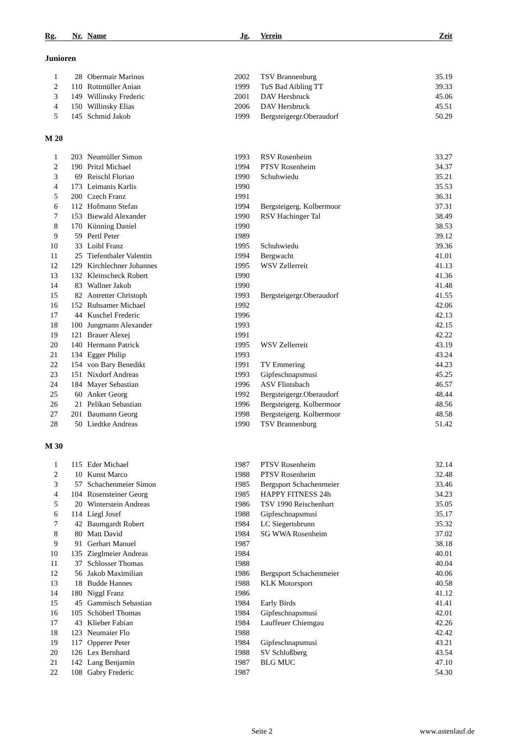| Rg. | Nr. | Name | Jg. | Verein | Zeit |
| --- | --- | --- | --- | --- | --- |
| Junioren | | | | | |
| 1 | 28 | Obermair Marinus | 2002 | TSV Brannenburg | 35.19 |
| 2 | 110 | Rottmüller Anian | 1999 | TuS Bad Aibling TT | 39.33 |
| 3 | 149 | Willinsky Frederic | 2001 | DAV Hersbruck | 45.06 |
| 4 | 150 | Willinsky Elias | 2006 | DAV Hersbruck | 45.51 |
| 5 | 145 | Schmid Jakob | 1999 | Bergsteigergr.Oberaudorf | 50.29 |
| M 20 | | | | | |
| 1 | 203 | Neumüller Simon | 1993 | RSV Rosenheim | 33.27 |
| 2 | 190 | Pritzl Michael | 1994 | PTSV Rosenheim | 34.37 |
| 3 | 69 | Reischl Florian | 1990 | Schuhwiedu | 35.21 |
| 4 | 173 | Leimanis Karlis | 1990 | | 35.53 |
| 5 | 200 | Czech Franz | 1991 | | 36.31 |
| 6 | 112 | Hofmann Stefan | 1994 | Bergsteigerg. Kolbermoor | 37.31 |
| 7 | 153 | Biewald Alexander | 1990 | RSV Hachinger Tal | 38.49 |
| 8 | 170 | Künning Daniel | 1990 | | 38.53 |
| 9 | 59 | Pertl Peter | 1989 | | 39.12 |
| 10 | 33 | Loibl Franz | 1995 | Schuhwiedu | 39.36 |
| 11 | 25 | Tiefenthaler Valentin | 1994 | Bergwacht | 41.01 |
| 12 | 129 | Kirchlechner Johannes | 1995 | WSV Zellerreit | 41.13 |
| 13 | 132 | Kleinscheck Robert | 1990 | | 41.36 |
| 14 | 83 | Wallner Jakob | 1990 | | 41.48 |
| 15 | 82 | Antretter Christoph | 1993 | Bergsteigergr.Oberaudorf | 41.55 |
| 16 | 152 | Ruhsamer Michael | 1992 | | 42.06 |
| 17 | 44 | Kuschel Frederic | 1996 | | 42.13 |
| 18 | 100 | Jungmann Alexander | 1993 | | 42.15 |
| 19 | 121 | Brauer Alexej | 1991 | | 42.22 |
| 20 | 140 | Hermann Patrick | 1995 | WSV Zellerreit | 43.19 |
| 21 | 134 | Egger Philip | 1993 | | 43.24 |
| 22 | 154 | von Bary Benedikt | 1991 | TV Emmering | 44.23 |
| 23 | 151 | Nixdorf Andreas | 1993 | Gipfeschnapsmusi | 45.25 |
| 24 | 184 | Mayer Sebastian | 1996 | ASV Flintsbach | 46.57 |
| 25 | 60 | Anker Georg | 1992 | Bergsteigergr.Oberaudorf | 48.44 |
| 26 | 21 | Pelikan Sebastian | 1996 | Bergsteigerg. Kolbermoor | 48.56 |
| 27 | 201 | Baumann Georg | 1998 | Bergsteigerg. Kolbermoor | 48.58 |
| 28 | 50 | Liedtke Andreas | 1990 | TSV Brannenburg | 51.42 |
| M 30 | | | | | |
| 1 | 115 | Eder Michael | 1987 | PTSV Rosenheim | 32.14 |
| 2 | 10 | Kunst Marco | 1988 | PTSV Rosenheim | 32.48 |
| 3 | 57 | Schachenmeier Simon | 1985 | Bergsport Schachenmeier | 33.46 |
| 4 | 104 | Rosensteiner Georg | 1985 | HAPPY FITNESS 24h | 34.23 |
| 5 | 20 | Winterstein Andreas | 1986 | TSV 1990 Reischenhart | 35.05 |
| 6 | 114 | Liegl Josef | 1988 | Gipfeschnapsmusi | 35.17 |
| 7 | 42 | Baumgardt Robert | 1984 | LC Siegertsbrunn | 35.32 |
| 8 | 80 | Matt David | 1984 | SG WWA Rosenheim | 37.02 |
| 9 | 91 | Gerhart Manuel | 1987 | | 38.18 |
| 10 | 135 | Zieglmeier Andreas | 1984 | | 40.01 |
| 11 | 37 | Schlosser Thomas | 1988 | | 40.04 |
| 12 | 56 | Jakob Maximilian | 1986 | Bergsport Schachenmeier | 40.06 |
| 13 | 18 | Budde Hannes | 1988 | KLK Motorsport | 40.58 |
| 14 | 180 | Niggl Franz | 1986 | | 41.12 |
| 15 | 45 | Gammisch Sebastian | 1984 | Early Birds | 41.41 |
| 16 | 105 | Schöberl Thomas | 1984 | Gipfeschnapsmusi | 42.01 |
| 17 | 43 | Klieber Fabian | 1984 | Lauffeuer Chiemgau | 42.26 |
| 18 | 123 | Neumaier Flo | 1988 | | 42.42 |
| 19 | 117 | Opperer Peter | 1984 | Gipfeschnapsmusi | 43.21 |
| 20 | 126 | Lex Bernhard | 1988 | SV Schloßberg | 43.54 |
| 21 | 142 | Lang Benjamin | 1987 | BLG MUC | 47.10 |
| 22 | 108 | Gabry Frederic | 1987 | | 54.30 |
Seite 2 www.astenlauf.de